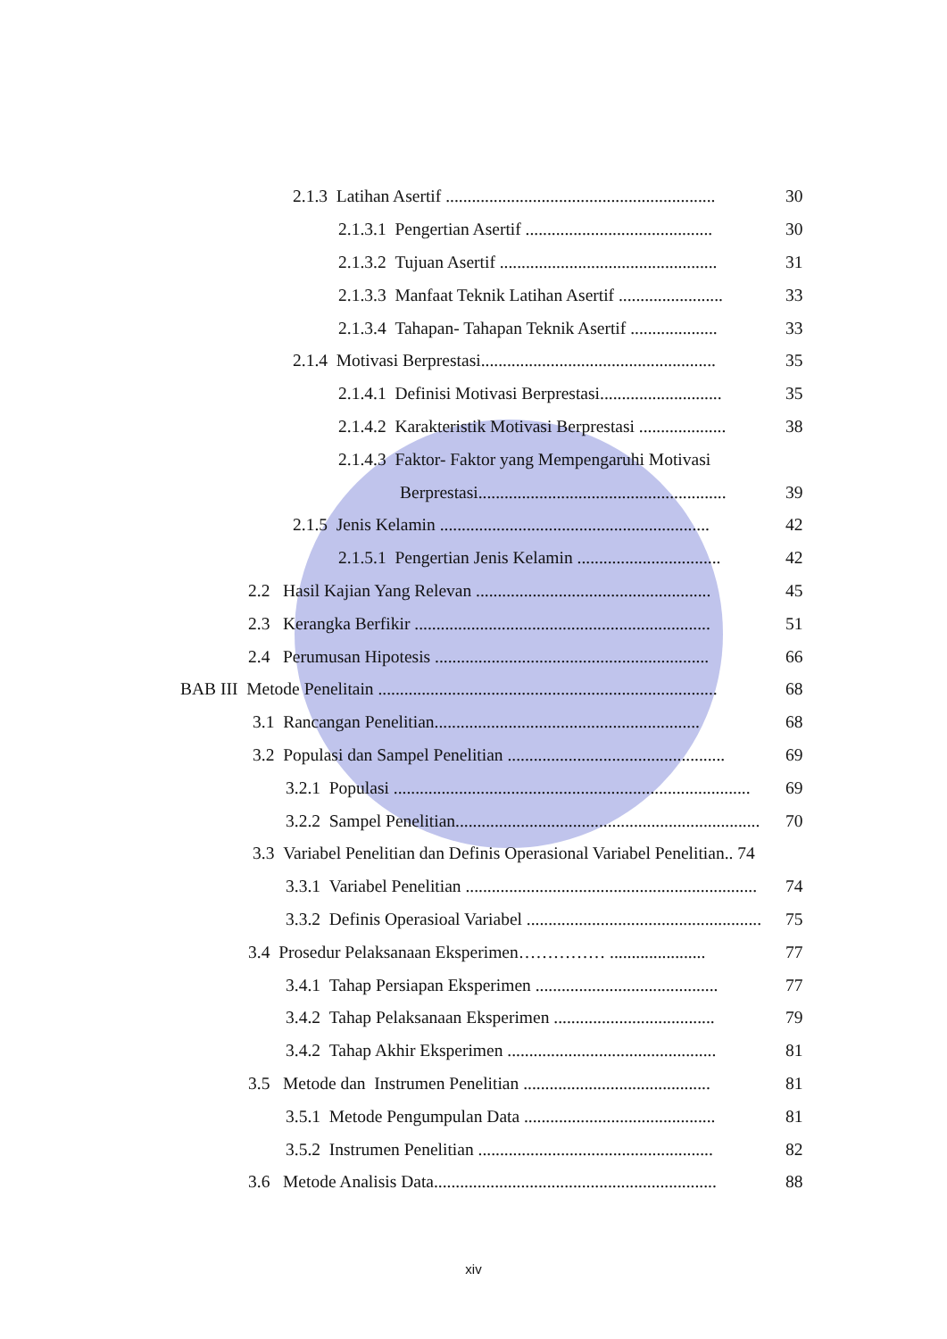2.1.3 Latihan Asertif .............................................................. 30
2.1.3.1 Pengertian Asertif ........................................... 30
2.1.3.2 Tujuan Asertif .................................................. 31
2.1.3.3 Manfaat Teknik Latihan Asertif ........................ 33
2.1.3.4 Tahapan- Tahapan Teknik Asertif .................... 33
2.1.4 Motivasi Berprestasi...................................................... 35
2.1.4.1 Definisi Motivasi Berprestasi............................ 35
2.1.4.2 Karakteristik Motivasi Berprestasi .................... 38
2.1.4.3 Faktor- Faktor yang Mempengaruhi Motivasi
Berprestasi......................................................... 39
2.1.5 Jenis Kelamin .............................................................. 42
2.1.5.1 Pengertian Jenis Kelamin ................................. 42
2.2 Hasil Kajian Yang Relevan ...................................................... 45
2.3 Kerangka Berfikir .................................................................... 51
2.4 Perumusan Hipotesis ............................................................... 66
BAB III Metode Penelitain .............................................................................. 68
3.1 Rancangan Penelitian............................................................. 68
3.2 Populasi dan Sampel Penelitian .................................................. 69
3.2.1 Populasi .................................................................................. 69
3.2.2 Sampel Penelitian...................................................................... 70
3.3 Variabel Penelitian dan Definis Operasional Variabel Penelitian.. 74
3.3.1 Variabel Penelitian ................................................................... 74
3.3.2 Definis Operasioal Variabel .......................................................... 75
3.4 Prosedur Pelaksanaan Eksperimen…………… ...................... 77
3.4.1 Tahap Persiapan Eksperimen .......................................... 77
3.4.2 Tahap Pelaksanaan Eksperimen ..................................... 79
3.4.2 Tahap Akhir Eksperimen ................................................ 81
3.5 Metode dan Instrumen Penelitian ........................................... 81
3.5.1 Metode Pengumpulan Data ............................................ 81
3.5.2 Instrumen Penelitian ...................................................... 82
3.6 Metode Analisis Data................................................................. 88
xiv